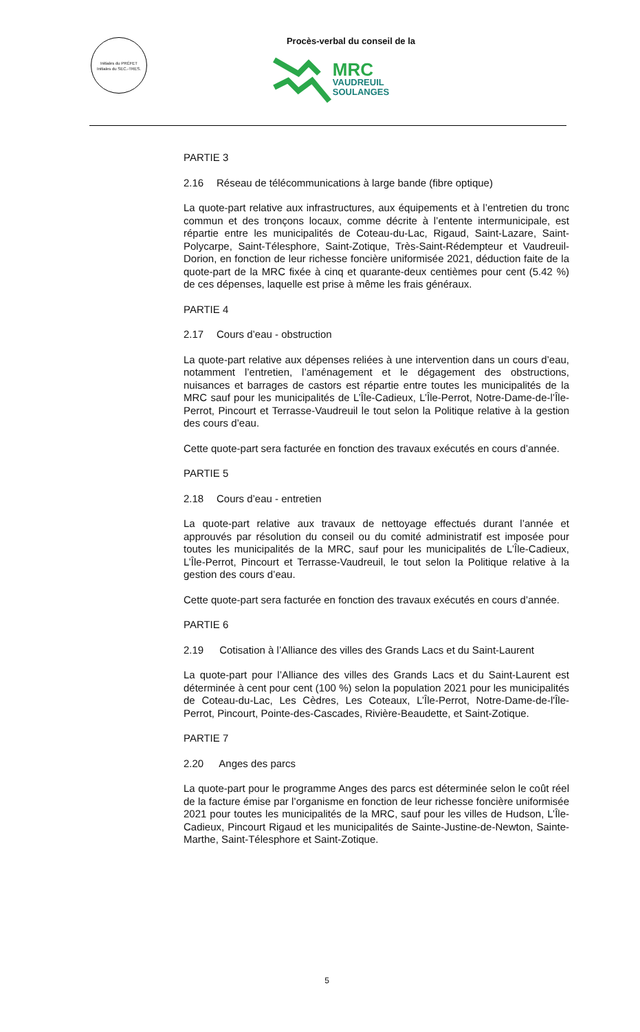Initiales du PRÉFET
Initiales du SEC.-TRES.
Procès-verbal du conseil de la
MRC
VAUDREUIL
SOULANGES
PARTIE 3
2.16 Réseau de télécommunications à large bande (fibre optique)
La quote-part relative aux infrastructures, aux équipements et à l’entretien du tronc commun et des tronçons locaux, comme décrite à l’entente intermunicipale, est répartie entre les municipalités de Coteau-du-Lac, Rigaud, Saint-Lazare, Saint-Polycarpe, Saint-Télesphore, Saint-Zotique, Très-Saint-Rédempteur et Vaudreuil-Dorion, en fonction de leur richesse foncière uniformisée 2021, déduction faite de la quote-part de la MRC fixée à cinq et quarante-deux centièmes pour cent (5.42 %) de ces dépenses, laquelle est prise à même les frais généraux.
PARTIE 4
2.17 Cours d’eau - obstruction
La quote-part relative aux dépenses reliées à une intervention dans un cours d’eau, notamment l’entretien, l’aménagement et le dégagement des obstructions, nuisances et barrages de castors est répartie entre toutes les municipalités de la MRC sauf pour les municipalités de L’Île-Cadieux, L’Île-Perrot, Notre-Dame-de-l’Île-Perrot, Pincourt et Terrasse-Vaudreuil le tout selon la Politique relative à la gestion des cours d’eau.
Cette quote-part sera facturée en fonction des travaux exécutés en cours d’année.
PARTIE 5
2.18 Cours d’eau - entretien
La quote-part relative aux travaux de nettoyage effectués durant l’année et approuvés par résolution du conseil ou du comité administratif est imposée pour toutes les municipalités de la MRC, sauf pour les municipalités de L’Île-Cadieux, L’Île-Perrot, Pincourt et Terrasse-Vaudreuil, le tout selon la Politique relative à la gestion des cours d’eau.
Cette quote-part sera facturée en fonction des travaux exécutés en cours d’année.
PARTIE 6
2.19 Cotisation à l’Alliance des villes des Grands Lacs et du Saint-Laurent
La quote-part pour l’Alliance des villes des Grands Lacs et du Saint-Laurent est déterminée à cent pour cent (100 %) selon la population 2021 pour les municipalités de Coteau-du-Lac, Les Cèdres, Les Coteaux, L’Île-Perrot, Notre-Dame-de-l'Île-Perrot, Pincourt, Pointe-des-Cascades, Rivière-Beaudette, et Saint-Zotique.
PARTIE 7
2.20 Anges des parcs
La quote-part pour le programme Anges des parcs est déterminée selon le coût réel de la facture émise par l’organisme en fonction de leur richesse foncière uniformisée 2021 pour toutes les municipalités de la MRC, sauf pour les villes de Hudson, L’Île-Cadieux, Pincourt Rigaud et les municipalités de Sainte-Justine-de-Newton, Sainte-Marthe, Saint-Télesphore et Saint-Zotique.
5